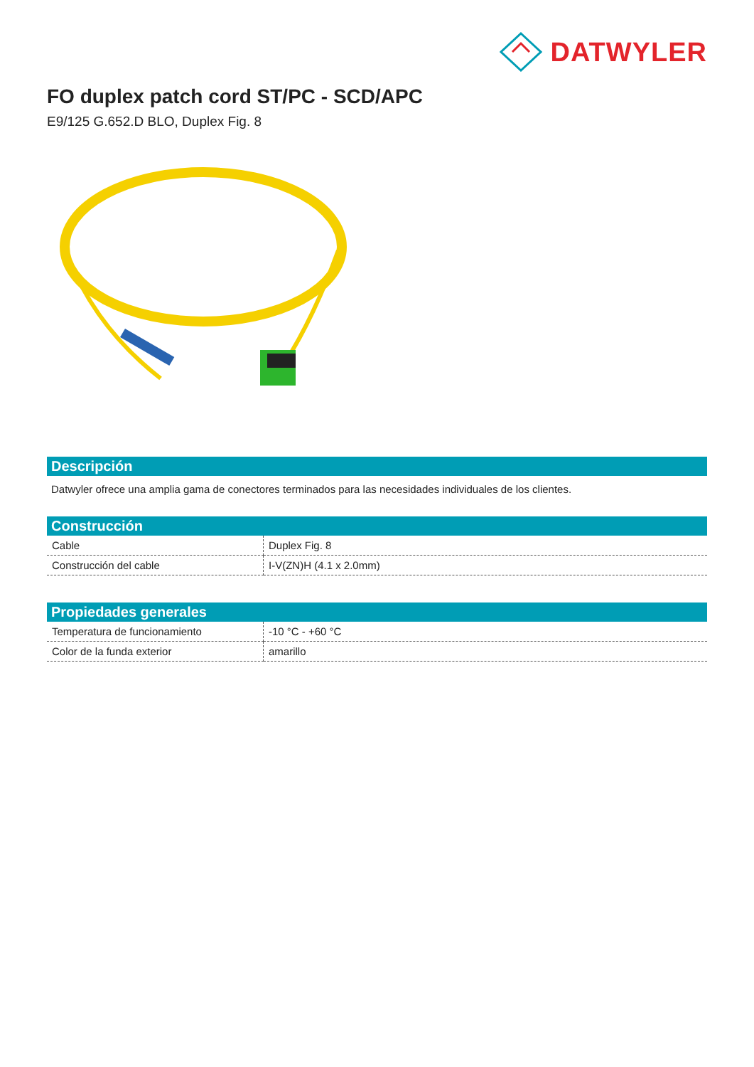DATWYLER
FO duplex patch cord ST/PC - SCD/APC
E9/125 G.652.D BLO, Duplex Fig. 8
Descripción
Datwyler ofrece una amplia gama de conectores terminados para las necesidades individuales de los clientes.
Construcción
| Cable | Duplex Fig. 8 |
| Construcción del cable | I-V(ZN)H (4.1 x 2.0mm) |
Propiedades generales
| Temperatura de funcionamiento | -10 °C - +60 °C |
| Color de la funda exterior | amarillo |